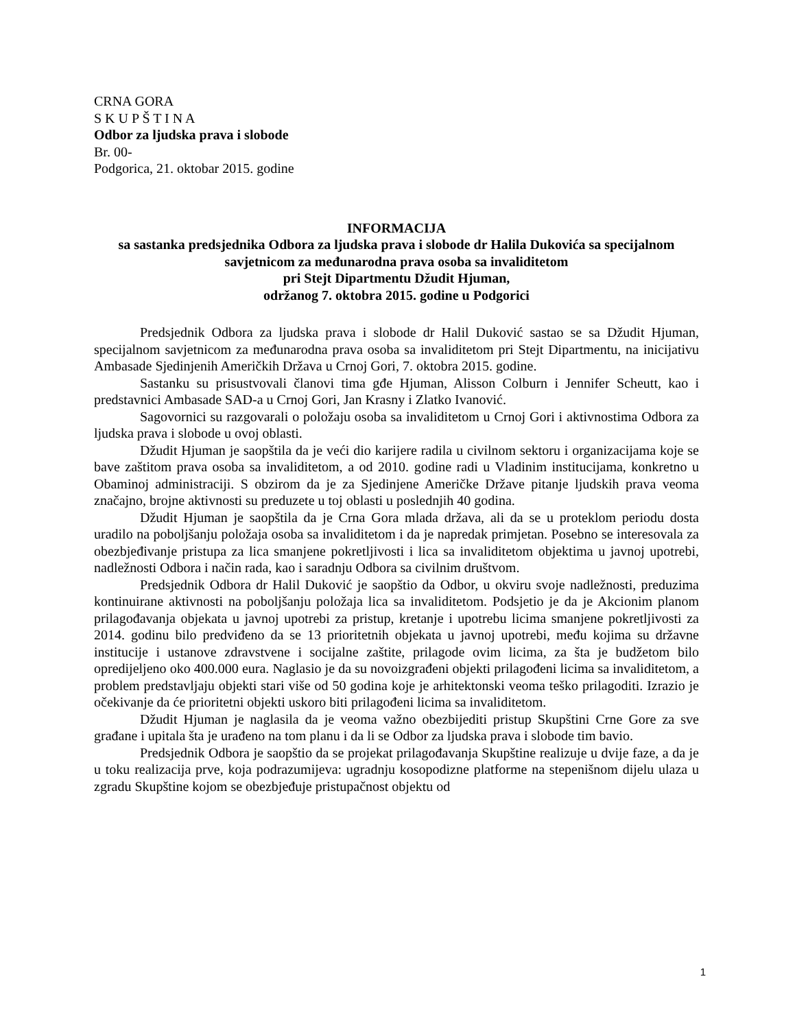CRNA GORA
S K U P Š T I N A
Odbor za ljudska prava i slobode
Br. 00-
Podgorica, 21. oktobar 2015. godine
INFORMACIJA
sa sastanka predsjednika Odbora za ljudska prava i slobode dr Halila Dukovića sa specijalnom savjetnicom za međunarodna prava osoba sa invaliditetom
pri Stejt Dipartmentu Džudit Hjuman,
održanog 7. oktobra 2015. godine u Podgorici
Predsjednik Odbora za ljudska prava i slobode dr Halil Duković sastao se sa Džudit Hjuman, specijalnom savjetnicom za međunarodna prava osoba sa invaliditetom pri Stejt Dipartmentu, na inicijativu Ambasade Sjedinjenih Američkih Država u Crnoj Gori, 7. oktobra 2015. godine.
Sastanku su prisustvovali članovi tima gđe Hjuman, Alisson Colburn i Jennifer Scheutt, kao i predstavnici Ambasade SAD-a u Crnoj Gori, Jan Krasny i Zlatko Ivanović.
Sagovornici su razgovarali o položaju osoba sa invaliditetom u Crnoj Gori i aktivnostima Odbora za ljudska prava i slobode u ovoj oblasti.
Džudit Hjuman je saopštila da je veći dio karijere radila u civilnom sektoru i organizacijama koje se bave zaštitom prava osoba sa invaliditetom, a od 2010. godine radi u Vladinim institucijama, konkretno u Obaminoj administraciji. S obzirom da je za Sjedinjene Američke Države pitanje ljudskih prava veoma značajno, brojne aktivnosti su preduzete u toj oblasti u poslednjih 40 godina.
Džudit Hjuman je saopštila da je Crna Gora mlada država, ali da se u proteklom periodu dosta uradilo na poboljšanju položaja osoba sa invaliditetom i da je napredak primjetan. Posebno se interesovala za obezbjeđivanje pristupa za lica smanjene pokretljivosti i lica sa invaliditetom objektima u javnoj upotrebi, nadležnosti Odbora i način rada, kao i saradnju Odbora sa civilnim društvom.
Predsjednik Odbora dr Halil Duković je saopštio da Odbor, u okviru svoje nadležnosti, preduzima kontinuirane aktivnosti na poboljšanju položaja lica sa invaliditetom. Podsjetio je da je Akcionim planom prilagođavanja objekata u javnoj upotrebi za pristup, kretanje i upotrebu licima smanjene pokretljivosti za 2014. godinu bilo predviđeno da se 13 prioritetnih objekata u javnoj upotrebi, među kojima su državne institucije i ustanove zdravstvene i socijalne zaštite, prilagode ovim licima, za šta je budžetom bilo opredijeljeno oko 400.000 eura. Naglasio je da su novoizgrađeni objekti prilagođeni licima sa invaliditetom, a problem predstavljaju objekti stari više od 50 godina koje je arhitektonski veoma teško prilagoditi. Izrazio je očekivanje da će prioritetni objekti uskoro biti prilagođeni licima sa invaliditetom.
Džudit Hjuman je naglasila da je veoma važno obezbijediti pristup Skupštini Crne Gore za sve građane i upitala šta je urađeno na tom planu i da li se Odbor za ljudska prava i slobode tim bavio.
Predsjednik Odbora je saopštio da se projekat prilagođavanja Skupštine realizuje u dvije faze, a da je u toku realizacija prve, koja podrazumijeva: ugradnju kosopodizne platforme na stepenišnom dijelu ulaza u zgradu Skupštine kojom se obezbjeđuje pristupačnost objektu od
1